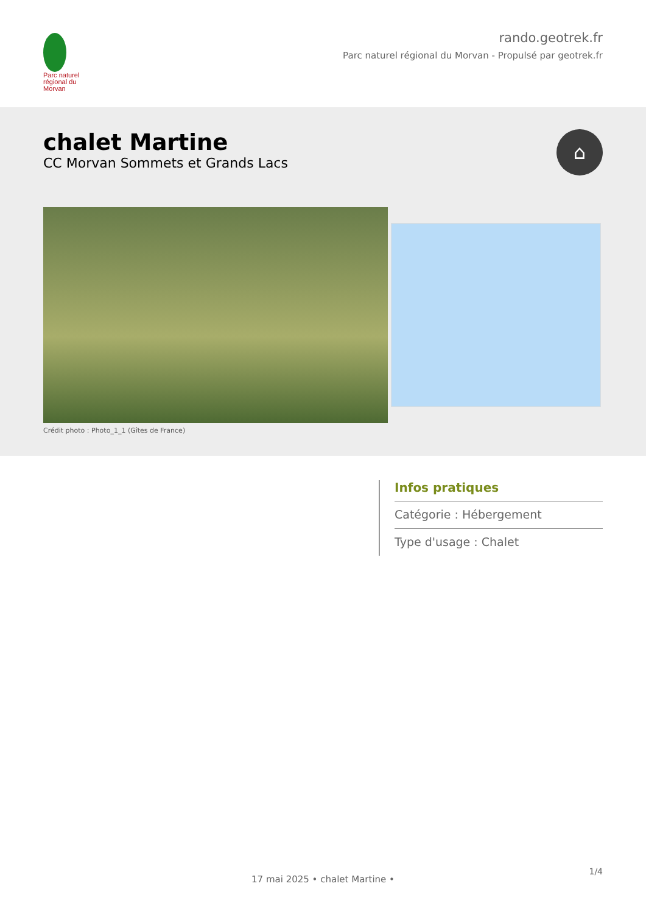Parc naturel régional du Morvan
rando.geotrek.fr
Parc naturel régional du Morvan - Propulsé par geotrek.fr
chalet Martine
CC Morvan Sommets et Grands Lacs
⌂
Crédit photo : Photo_1_1 (Gîtes de France)
Infos pratiques
Catégorie : Hébergement
Type d'usage : Chalet
1/4
17 mai 2025 • chalet Martine •